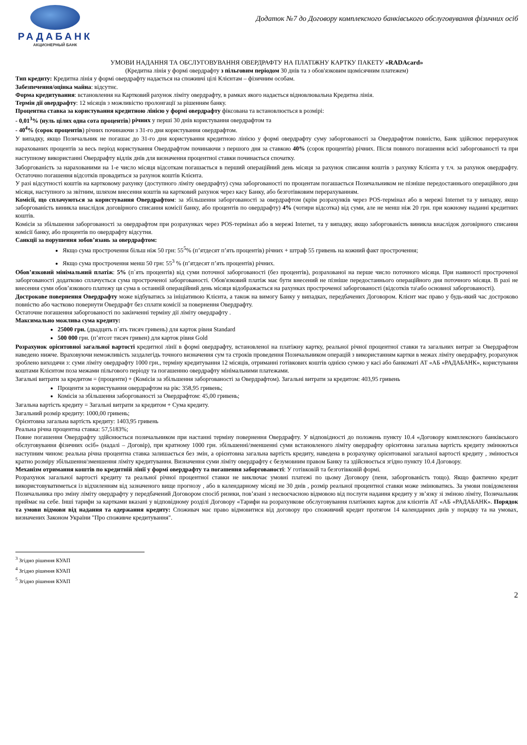РАДАБАНК
АКЦИОНЕРНЫЙ БАНК
Додаток №7 до Договору комплексного банківського обслуговування фізичних осіб
УМОВИ НАДАННЯ ТА ОБСЛУГОВУВАННЯ ОВЕРДРАФТУ НА ПЛАТІЖНУ КАРТКУ ПАКЕТУ «RADAcard»
(Кредитна лінія у формі овердрафту з пільговим періодом 30 днів та з обов'язковим щомісячним платежем)
Тип кредиту: Кредитна лінія у формі овердрафту надається на споживчі цілі Клієнтам – фізичним особам.
Забезпечення/оцінка майна: відсутнє.
Форма кредитування: встановлення на Картковий рахунок ліміту овердрафту, в рамках якого надається відновлювальна Кредитна лінія.
Термін дії овердрафту: 12 місяців з можливістю пролонгації за рішенням банку.
Процентна ставка за користування кредитною лінією у формі овердрафту фіксована та встановлюється в розмірі:
- 0,01<sup>3</sup>% (нуль цілих одна сота процентів) річних у перші 30 днів користування овердрафтом та
- 40<sup>4</sup>% (сорок процентів) річних починаючи з 31-го дня користування овердрафтом.
У випадку, якщо Позичальник не погашає до 31-го дня користування кредитною лінією у формі овердрафту суму заборгованості за Овердрафтом повністю, Банк здійснює перерахунок нарахованих процентів за весь період користування Овердрафтом починаючи з першого дня за ставкою 40% (сорок процентів) річних. Після повного погашення всієї заборгованості та при наступному використанні Овердрафту відлік днів для визначення процентної ставки починається спочатку.
Заборгованість за нарахованими на 1-е число місяця відсоткам погашається в перший операційний день місяця за рахунок списання коштів з рахунку Клієнта у т.ч. за рахунок овердрафту. Остаточно погашення відсотків провадиться за рахунок коштів Клієнта.
У разі відсутності коштів на картковому рахунку (доступного ліміту овердрафту) сума заборгованості по процентам погашається Позичальником не пізніше передостаннього операційного дня місяця, наступного за звітним, шляхом внесення коштів на картковий рахунок через касу Банку, або безготівковим перерахуванням.
Комісії, що сплачуються за користування Овердрафтом: за збільшення заборгованості за овердрафтом (крім розрахунків через POS-термінал або в мережі Internet та у випадку, якщо заборгованість виникла внаслідок договірного списання комісії банку, або процентів по овердрафту) 4% (чотири відсотка) від суми, але не менш ніж 20 грн. при кожному наданні кредитних коштів.
Комісія за збільшення заборгованості за овердрафтом при розрахунках через POS-термінал або в мережі Internet, та у випадку, якщо заборгованість виникла внаслідок договірного списання комісії банку, або процентів по овердрафту відсутня.
Санкції за порушення зобов’язань за овердрафтом:
Якщо сума прострочення більш ніж 50 грн: 55<sup>5</sup>% (п’ятдесят п’ять процентів) річних + штраф 55 гривень на кожний факт прострочення;
Якщо сума прострочення менш 50 грн: 55<sup>3</sup> % (п’ятдесят п’ять процентів) річних.
Обов’язковий мінімальний платіж: 5% (п`ять процентів) від суми поточної заборгованості (без процентів), розрахованої на перше число поточного місяця. При наявності простроченої заборгованості додатково сплачується сума простроченої заборгованості. Обов'язковий платіж має бути внесений не пізніше передостаннього операційного дня поточного місяця. В разі не внесення суми обов’язкового платежу ця сума в останній операційний день місяця відображається на рахунках простроченої заборгованості (відсотків та\або основної заборгованості).
Дострокове повернення Овердрафту може відбуватись за ініціативою Клієнта, а також на вимогу Банку у випадках, передбачених Договором. Клієнт має право у будь-який час достроково повністю або частково повернути Овердрафт без сплати комісії за повернення Овердрафту.
Остаточне погашення заборгованості по закінченні терміну дії ліміту овердрафту .
Максимально можлива сума кредиту:
25000 грн. (двадцять п`ять тисяч гривень) для карток рівня Standard
500 000 грн. (п’ятсот тисяч гривен) для карток рівня Gold
Розрахунок орієнтовної загальної вартості кредитної лінії в формі овердрафту, встановленої на платіжну картку, реальної річної процентної ставки та загальних витрат за Овердрафтом наведено нижче. Враховуючи неможливість заздалегідь точного визначення сум та строків проведення Позичальником операцій з використанням картки в межах ліміту овердрафту, розрахунок зроблено виходячи з: суми ліміту овердрафту 1000 грн., терміну кредитування 12 місяців, отриманні готівкових коштів однією сумою у касі або банкоматі АТ «АБ «РАДАБАНК», користування коштами Клієнтом поза межами пільгового періоду та погашенню овердрафту мінімальними платежами.
Загальні витрати за кредитом = (проценти) + (Комісія за збільшення заборгованості за Овердрафтом). Загальні витрати за кредитом: 403,95 гривень
Проценти за користування овердрафтом на рік: 358,95 гривень;
Комісія за збільшення заборгованості за Овердрафтом: 45,00 гривень;
Загальна вартість кредиту = Загальні витрати за кредитом + Сума кредиту.
Загальний розмір кредиту: 1000,00 гривень;
Орієнтовна загальна вартість кредиту: 1403,95 гривень
Реальна річна процентна ставка: 57,5183%;
Повне погашення Овердрафту здійснюється позичальником при настанні терміну повернення Овердрафту. У відповідності до положень пункту 10.4 «Договору комплексного банківського обслуговування фізичних осіб» (надалі – Договір), при кратному 1000 грн. збільшенні/зменшенні суми встановленого ліміту овердрафту орієнтовна загальна вартість кредиту змінюються наступним чином: реальна річна процентна ставка залишається без змін, а орієнтовна загальна вартість кредиту, наведена в розрахунку орієнтованої загальної вартості кредиту , змінюється кратно розміру збільшення/зменшення ліміту кредитування. Визначення суми ліміту овердрафту є безумовним правом Банку та здійснюється згідно пункту 10.4 Договору.
Механізм отримання коштів по кредитній лінії у формі овердрафту та погашення заборгованості: У готівковій та безготівковій формі.
Розрахунок загальної вартості кредиту та реальної річної процентної ставки не виключає умовні платежі по цьому Договору (пеня, заборгованість тощо). Якщо фактично кредит використовуватиметься із відхиленням від зазначеного вище прогнозу , або в календарному місяці не 30 днів , розмір реальної процентної ставки може змінюватись. За умови повідомлення Позичальника про зміну ліміту овердрафту у передбачений Договором спосіб ризики, пов’язані з несвоєчасною відмовою від послуги надання кредиту у зв’язку зі зміною ліміту, Позичальник приймає на себе. Інші тарифи за картками вказані у відповідному розділі Договору «Тарифи на розрахункове обслуговування платіжних карток для клієнтів АТ «АБ «РАДАБАНК». Порядок та умови відмови від надання та одержання кредиту: Споживач має право відмовитися від договору про споживчий кредит протягом 14 календарних днів у порядку та на умовах, визначених Законом України "Про споживче кредитування".
<sup>3</sup> Згідно рішення КУАП
<sup>4</sup> Згідно рішення КУАП
<sup>5</sup> Згідно рішення КУАП
2